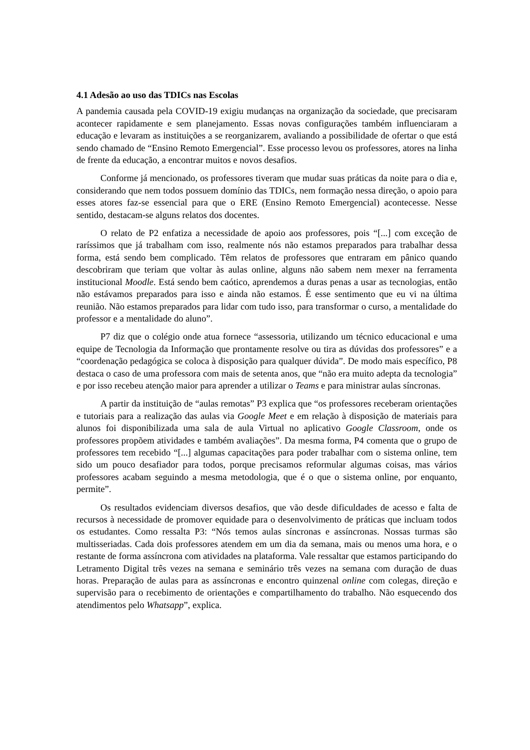4.1 Adesão ao uso das TDICs nas Escolas
A pandemia causada pela COVID-19 exigiu mudanças na organização da sociedade, que precisaram acontecer rapidamente e sem planejamento. Essas novas configurações também influenciaram a educação e levaram as instituições a se reorganizarem, avaliando a possibilidade de ofertar o que está sendo chamado de “Ensino Remoto Emergencial”. Esse processo levou os professores, atores na linha de frente da educação, a encontrar muitos e novos desafios.
Conforme já mencionado, os professores tiveram que mudar suas práticas da noite para o dia e, considerando que nem todos possuem domínio das TDICs, nem formação nessa direção, o apoio para esses atores faz-se essencial para que o ERE (Ensino Remoto Emergencial) acontecesse. Nesse sentido, destacam-se alguns relatos dos docentes.
O relato de P2 enfatiza a necessidade de apoio aos professores, pois “[...] com exceção de raríssimos que já trabalham com isso, realmente nós não estamos preparados para trabalhar dessa forma, está sendo bem complicado. Têm relatos de professores que entraram em pânico quando descobriram que teriam que voltar às aulas online, alguns não sabem nem mexer na ferramenta institucional Moodle. Está sendo bem caótico, aprendemos a duras penas a usar as tecnologias, então não estávamos preparados para isso e ainda não estamos. É esse sentimento que eu vi na última reunião. Não estamos preparados para lidar com tudo isso, para transformar o curso, a mentalidade do professor e a mentalidade do aluno”.
P7 diz que o colégio onde atua fornece “assessoria, utilizando um técnico educacional e uma equipe de Tecnologia da Informação que prontamente resolve ou tira as dúvidas dos professores” e a “coordenação pedagógica se coloca à disposição para qualquer dúvida”. De modo mais específico, P8 destaca o caso de uma professora com mais de setenta anos, que “não era muito adepta da tecnologia” e por isso recebeu atenção maior para aprender a utilizar o Teams e para ministrar aulas síncronas.
A partir da instituição de “aulas remotas” P3 explica que “os professores receberam orientações e tutoriais para a realização das aulas via Google Meet e em relação à disposição de materiais para alunos foi disponibilizada uma sala de aula Virtual no aplicativo Google Classroom, onde os professores propõem atividades e também avaliações”. Da mesma forma, P4 comenta que o grupo de professores tem recebido “[...] algumas capacitações para poder trabalhar com o sistema online, tem sido um pouco desafiador para todos, porque precisamos reformular algumas coisas, mas vários professores acabam seguindo a mesma metodologia, que é o que o sistema online, por enquanto, permite”.
Os resultados evidenciam diversos desafios, que vão desde dificuldades de acesso e falta de recursos à necessidade de promover equidade para o desenvolvimento de práticas que incluam todos os estudantes. Como ressalta P3: “Nós temos aulas síncronas e assíncronas. Nossas turmas são multisseriadas. Cada dois professores atendem em um dia da semana, mais ou menos uma hora, e o restante de forma assíncrona com atividades na plataforma. Vale ressaltar que estamos participando do Letramento Digital três vezes na semana e seminário três vezes na semana com duração de duas horas. Preparação de aulas para as assíncronas e encontro quinzenal online com colegas, direção e supervisão para o recebimento de orientações e compartilhamento do trabalho. Não esquecendo dos atendimentos pelo Whatsapp”, explica.